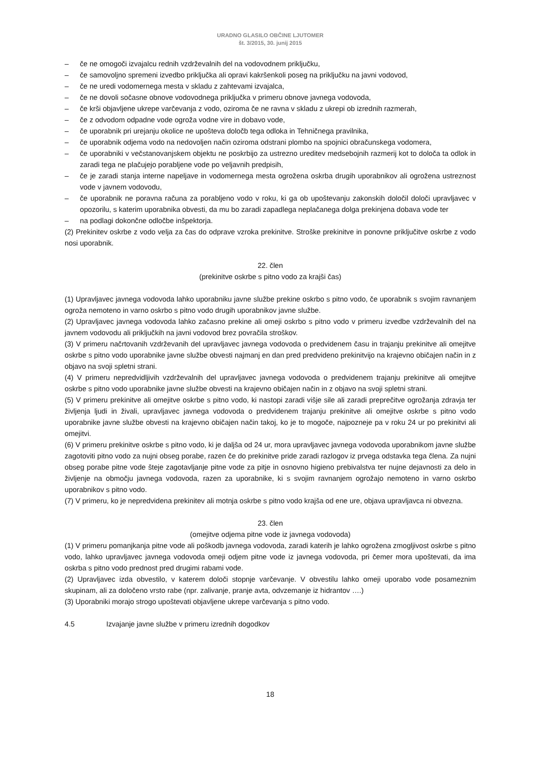URADNO GLASILO OBČINE LJUTOMER
št. 3/2015, 30. junij 2015
– če ne omogoči izvajalcu rednih vzdrževalnih del na vodovodnem priključku,
– če samovoljno spremeni izvedbo priključka ali opravi kakršenkoli poseg na priključku na javni vodovod,
– če ne uredi vodomernega mesta v skladu z zahtevami izvajalca,
– če ne dovoli sočasne obnove vodovodnega priključka v primeru obnove javnega vodovoda,
– če krši objavljene ukrepe varčevanja z vodo, oziroma če ne ravna v skladu z ukrepi ob izrednih razmerah,
– če z odvodom odpadne vode ogroža vodne vire in dobavo vode,
– če uporabnik pri urejanju okolice ne upošteva določb tega odloka in Tehničnega pravilnika,
– če uporabnik odjema vodo na nedovoljen način oziroma odstrani plombo na spojnici obračunskega vodomera,
– če uporabniki v večstanovanjskem objektu ne poskrbijo za ustrezno ureditev medsebojnih razmerij kot to določa ta odlok in zaradi tega ne plačujejo porabljene vode po veljavnih predpisih,
– če je zaradi stanja interne napeljave in vodomernega mesta ogrožena oskrba drugih uporabnikov ali ogrožena ustreznost vode v javnem vodovodu,
– če uporabnik ne poravna računa za porabljeno vodo v roku, ki ga ob upoštevanju zakonskih določil določi upravljavec v opozorilu, s katerim uporabnika obvesti, da mu bo zaradi zapadlega neplačanega dolga prekinjena dobava vode ter
– na podlagi dokončne odločbe inšpektorja.
(2) Prekinitev oskrbe z vodo velja za čas do odprave vzroka prekinitve. Stroške prekinitve in ponovne priključitve oskrbe z vodo nosi uporabnik.
22. člen
(prekinitve oskrbe s pitno vodo za krajši čas)
(1) Upravljavec javnega vodovoda lahko uporabniku javne službe prekine oskrbo s pitno vodo, če uporabnik s svojim ravnanjem ogroža nemoteno in varno oskrbo s pitno vodo drugih uporabnikov javne službe.
(2) Upravljavec javnega vodovoda lahko začasno prekine ali omeji oskrbo s pitno vodo v primeru izvedbe vzdrževalnih del na javnem vodovodu ali priključkih na javni vodovod brez povračila stroškov.
(3) V primeru načrtovanih vzdrževanih del upravljavec javnega vodovoda o predvidenem času in trajanju prekinitve ali omejitve oskrbe s pitno vodo uporabnike javne službe obvesti najmanj en dan pred predvideno prekinitvijo na krajevno običajen način in z objavo na svoji spletni strani.
(4) V primeru nepredvidljivih vzdrževalnih del upravljavec javnega vodovoda o predvidenem trajanju prekinitve ali omejitve oskrbe s pitno vodo uporabnike javne službe obvesti na krajevno običajen način in z objavo na svoji spletni strani.
(5) V primeru prekinitve ali omejitve oskrbe s pitno vodo, ki nastopi zaradi višje sile ali zaradi preprečitve ogrožanja zdravja ter življenja ljudi in živali, upravljavec javnega vodovoda o predvidenem trajanju prekinitve ali omejitve oskrbe s pitno vodo uporabnike javne službe obvesti na krajevno običajen način takoj, ko je to mogoče, najpozneje pa v roku 24 ur po prekinitvi ali omejitvi.
(6) V primeru prekinitve oskrbe s pitno vodo, ki je daljša od 24 ur, mora upravljavec javnega vodovoda uporabnikom javne službe zagotoviti pitno vodo za nujni obseg porabe, razen če do prekinitve pride zaradi razlogov iz prvega odstavka tega člena. Za nujni obseg porabe pitne vode šteje zagotavljanje pitne vode za pitje in osnovno higieno prebivalstva ter nujne dejavnosti za delo in življenje na območju javnega vodovoda, razen za uporabnike, ki s svojim ravnanjem ogrožajo nemoteno in varno oskrbo uporabnikov s pitno vodo.
(7) V primeru, ko je nepredvidena prekinitev ali motnja oskrbe s pitno vodo krajša od ene ure, objava upravljavca ni obvezna.
23. člen
(omejitve odjema pitne vode iz javnega vodovoda)
(1) V primeru pomanjkanja pitne vode ali poškodb javnega vodovoda, zaradi katerih je lahko ogrožena zmogljivost oskrbe s pitno vodo, lahko upravljavec javnega vodovoda omeji odjem pitne vode iz javnega vodovoda, pri čemer mora upoštevati, da ima oskrba s pitno vodo prednost pred drugimi rabami vode.
(2) Upravljavec izda obvestilo, v katerem določi stopnje varčevanje. V obvestilu lahko omeji uporabo vode posameznim skupinam, ali za določeno vrsto rabe (npr. zalivanje, pranje avta, odvzemanje iz hidrantov ….)
(3) Uporabniki morajo strogo upoštevati objavljene ukrepe varčevanja s pitno vodo.
4.5 Izvajanje javne službe v primeru izrednih dogodkov
18